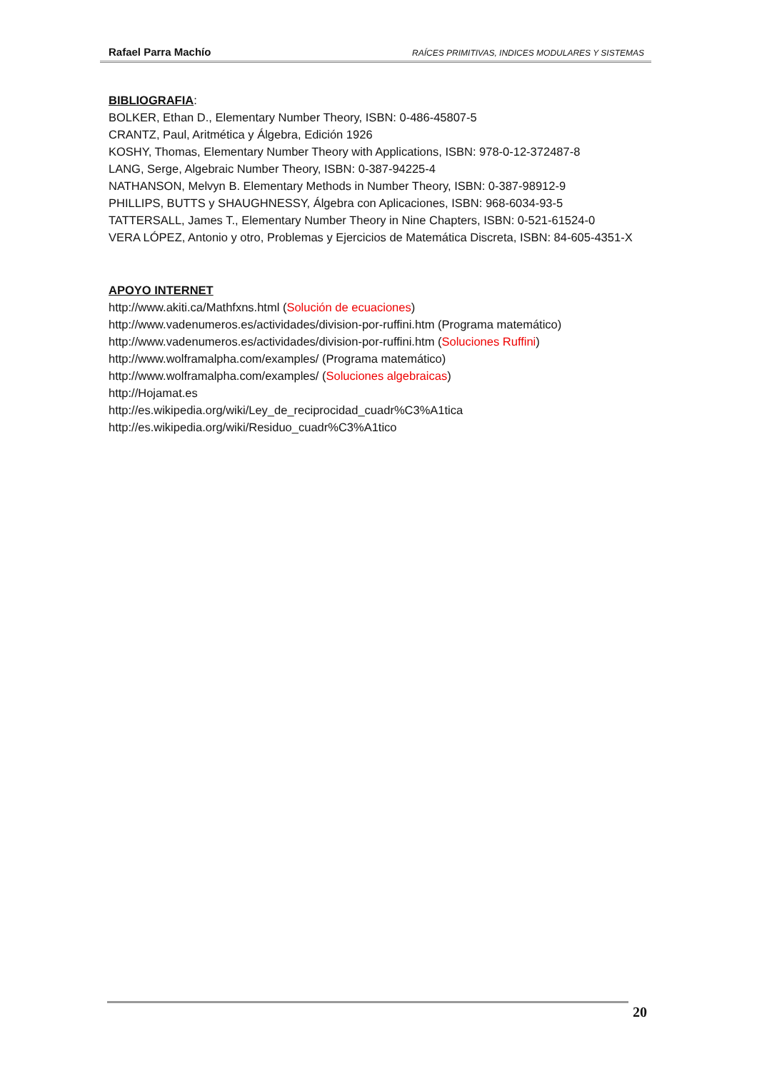Rafael Parra Machío RAÍCES PRIMITIVAS, INDICES MODULARES Y SISTEMAS
BIBLIOGRAFIA
:
BOLKER, Ethan D., Elementary Number Theory, ISBN: 0-486-45807-5
CRANTZ, Paul, Aritmética y Álgebra, Edición 1926
KOSHY, Thomas, Elementary Number Theory with Applications, ISBN: 978-0-12-372487-8
LANG, Serge, Algebraic Number Theory, ISBN: 0-387-94225-4
NATHANSON, Melvyn B. Elementary Methods in Number Theory, ISBN: 0-387-98912-9
PHILLIPS, BUTTS y SHAUGHNESSY, Álgebra con Aplicaciones, ISBN: 968-6034-93-5
TATTERSALL, James T., Elementary Number Theory in Nine Chapters, ISBN: 0-521-61524-0
VERA LÓPEZ, Antonio y otro, Problemas y Ejercicios de Matemática Discreta, ISBN: 84-605-4351-X
APOYO INTERNET
http://www.akiti.ca/Mathfxns.html (Solución de ecuaciones)
http://www.vadenumeros.es/actividades/division-por-ruffini.htm (Programa matemático)
http://www.vadenumeros.es/actividades/division-por-ruffini.htm (Soluciones Ruffini)
http://www.wolframalpha.com/examples/ (Programa matemático)
http://www.wolframalpha.com/examples/ (Soluciones algebraicas)
http://Hojamat.es
http://es.wikipedia.org/wiki/Ley_de_reciprocidad_cuadr%C3%A1tica
http://es.wikipedia.org/wiki/Residuo_cuadr%C3%A1tico
20